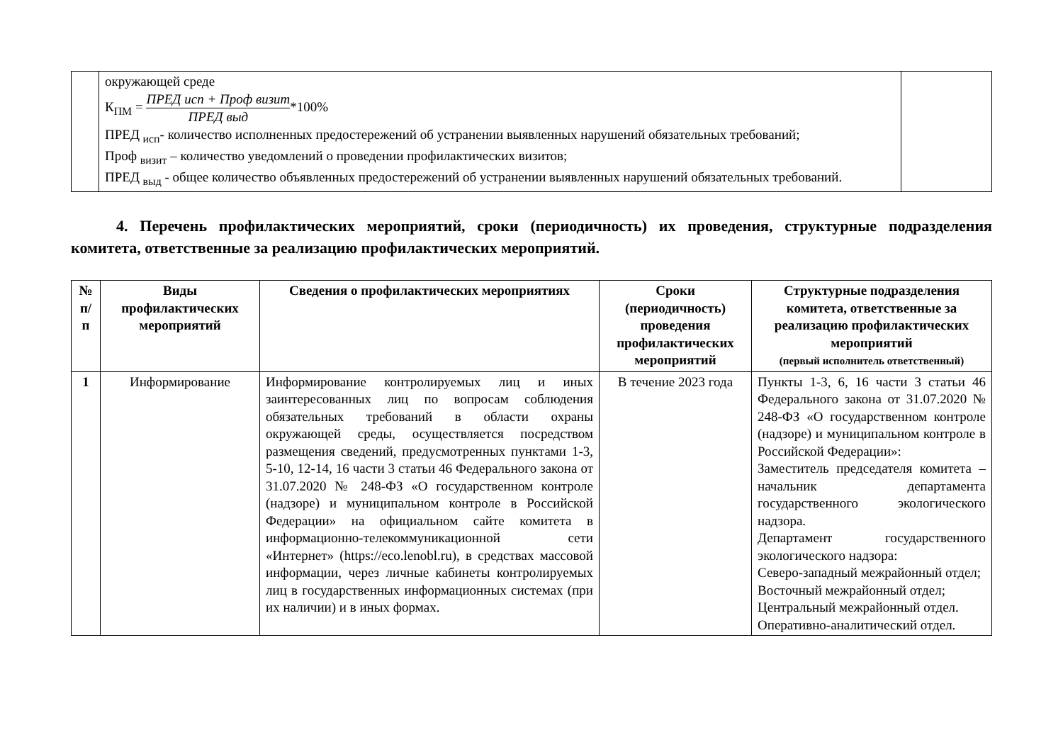| | окружающей среде К<sub>ПМ</sub> = ПРЕД исп + Проф визит ПРЕД выд *100% ПРЕД <sub>исп</sub>- количество исполненных предостережений об устранении выявленных нарушений обязательных требований; Проф <sub>визит</sub> – количество уведомлений о проведении профилактических визитов; ПРЕД <sub>выд</sub> - общее количество объявленных предостережений об устранении выявленных нарушений обязательных требований. | |
4. Перечень профилактических мероприятий, сроки (периодичность) их проведения, структурные подразделения комитета, ответственные за реализацию профилактических мероприятий.
| № п/п | Виды профилактических мероприятий | Сведения о профилактических мероприятиях | Сроки (периодичность) проведения профилактических мероприятий | Структурные подразделения комитета, ответственные за реализацию профилактических мероприятий (первый исполнитель ответственный) |
| --- | --- | --- | --- | --- |
| 1 | Информирование | Информирование контролируемых лиц и иных заинтересованных лиц по вопросам соблюдения обязательных требований в области охраны окружающей среды, осуществляется посредством размещения сведений, предусмотренных пунктами 1-3, 5-10, 12-14, 16 части 3 статьи 46 Федерального закона от 31.07.2020 № 248-ФЗ «О государственном контроле (надзоре) и муниципальном контроле в Российской Федерации» на официальном сайте комитета в информационно-телекоммуникационной сети «Интернет» (https://eco.lenobl.ru), в средствах массовой информации, через личные кабинеты контролируемых лиц в государственных информационных системах (при их наличии) и в иных формах. | В течение 2023 года | Пункты 1-3, 6, 16 части 3 статьи 46 Федерального закона от 31.07.2020 № 248-ФЗ «О государственном контроле (надзоре) и муниципальном контроле в Российской Федерации»: Заместитель председателя комитета – начальник департамента государственного экологического надзора. Департамент государственного экологического надзора: Северо-западный межрайонный отдел; Восточный межрайонный отдел; Центральный межрайонный отдел. Оперативно-аналитический отдел. |